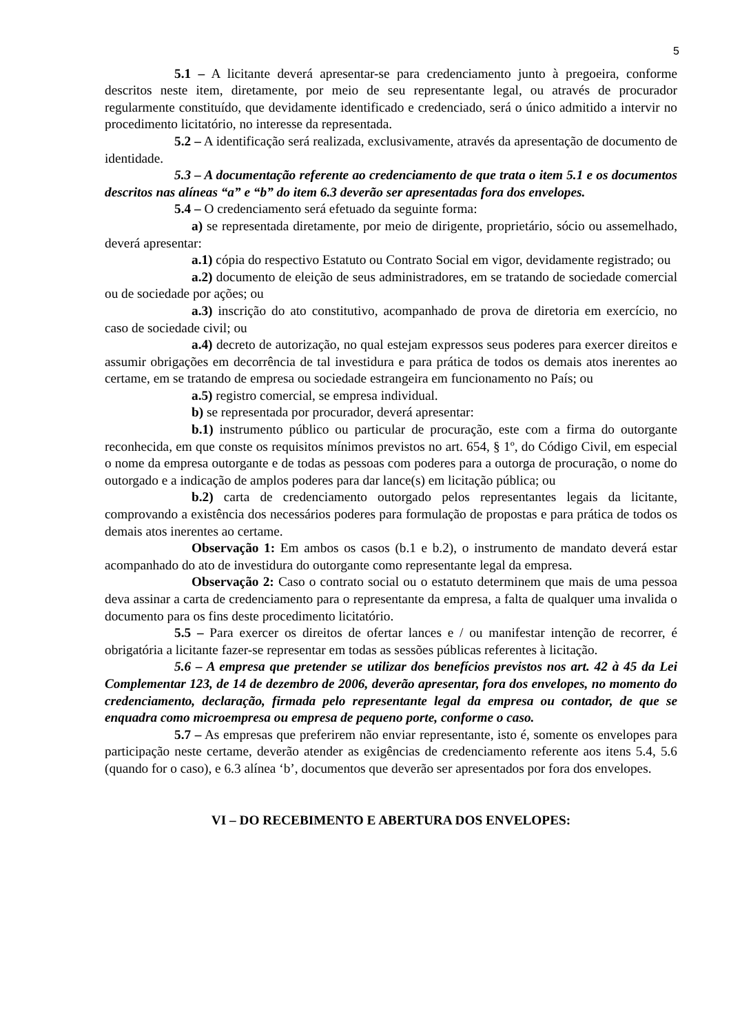5
5.1 – A licitante deverá apresentar-se para credenciamento junto à pregoeira, conforme descritos neste item, diretamente, por meio de seu representante legal, ou através de procurador regularmente constituído, que devidamente identificado e credenciado, será o único admitido a intervir no procedimento licitatório, no interesse da representada.
5.2 – A identificação será realizada, exclusivamente, através da apresentação de documento de identidade.
5.3 – A documentação referente ao credenciamento de que trata o item 5.1 e os documentos descritos nas alíneas “a” e “b” do item 6.3 deverão ser apresentadas fora dos envelopes.
5.4 – O credenciamento será efetuado da seguinte forma:
a) se representada diretamente, por meio de dirigente, proprietário, sócio ou assemelhado, deverá apresentar:
a.1) cópia do respectivo Estatuto ou Contrato Social em vigor, devidamente registrado; ou
a.2) documento de eleição de seus administradores, em se tratando de sociedade comercial ou de sociedade por ações; ou
a.3) inscrição do ato constitutivo, acompanhado de prova de diretoria em exercício, no caso de sociedade civil; ou
a.4) decreto de autorização, no qual estejam expressos seus poderes para exercer direitos e assumir obrigações em decorrência de tal investidura e para prática de todos os demais atos inerentes ao certame, em se tratando de empresa ou sociedade estrangeira em funcionamento no País; ou
a.5) registro comercial, se empresa individual.
b) se representada por procurador, deverá apresentar:
b.1) instrumento público ou particular de procuração, este com a firma do outorgante reconhecida, em que conste os requisitos mínimos previstos no art. 654, § 1º, do Código Civil, em especial o nome da empresa outorgante e de todas as pessoas com poderes para a outorga de procuração, o nome do outorgado e a indicação de amplos poderes para dar lance(s) em licitação pública; ou
b.2) carta de credenciamento outorgado pelos representantes legais da licitante, comprovando a existência dos necessários poderes para formulação de propostas e para prática de todos os demais atos inerentes ao certame.
Observação 1: Em ambos os casos (b.1 e b.2), o instrumento de mandato deverá estar acompanhado do ato de investidura do outorgante como representante legal da empresa.
Observação 2: Caso o contrato social ou o estatuto determinem que mais de uma pessoa deva assinar a carta de credenciamento para o representante da empresa, a falta de qualquer uma invalida o documento para os fins deste procedimento licitatório.
5.5 – Para exercer os direitos de ofertar lances e / ou manifestar intenção de recorrer, é obrigatória a licitante fazer-se representar em todas as sessões públicas referentes à licitação.
5.6 – A empresa que pretender se utilizar dos benefícios previstos nos art. 42 à 45 da Lei Complementar 123, de 14 de dezembro de 2006, deverão apresentar, fora dos envelopes, no momento do credenciamento, declaração, firmada pelo representante legal da empresa ou contador, de que se enquadra como microempresa ou empresa de pequeno porte, conforme o caso.
5.7 – As empresas que preferirem não enviar representante, isto é, somente os envelopes para participação neste certame, deverão atender as exigências de credenciamento referente aos itens 5.4, 5.6 (quando for o caso), e 6.3 alínea ‘b’, documentos que deverão ser apresentados por fora dos envelopes.
VI – DO RECEBIMENTO E ABERTURA DOS ENVELOPES: